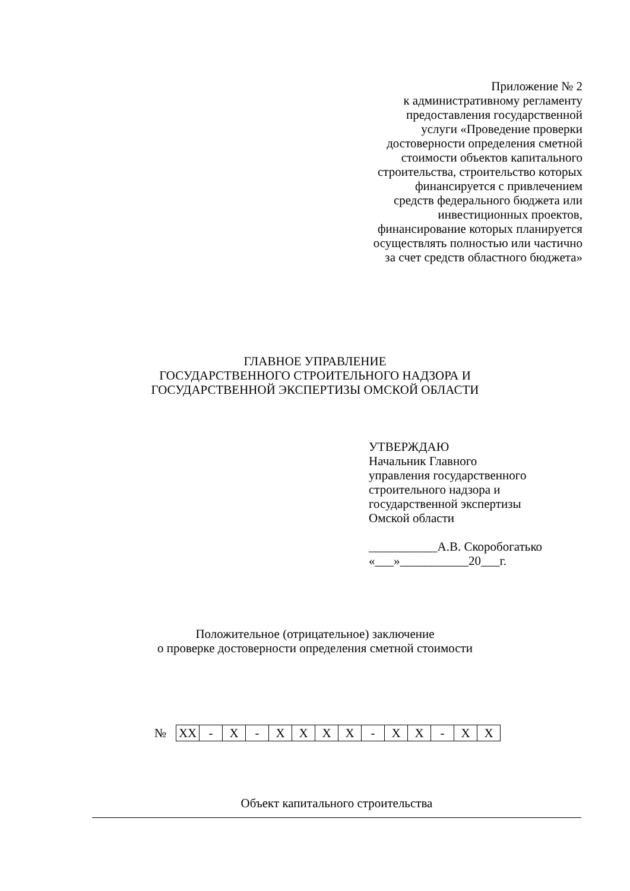Приложение № 2
к административному регламенту
предоставления государственной
услуги «Проведение проверки
достоверности определения сметной
стоимости объектов капитального
строительства, строительство которых
финансируется с привлечением
средств федерального бюджета или
инвестиционных проектов,
финансирование которых планируется
осуществлять полностью или частично
за счет средств областного бюджета»
ГЛАВНОЕ УПРАВЛЕНИЕ
ГОСУДАРСТВЕННОГО СТРОИТЕЛЬНОГО НАДЗОРА И
ГОСУДАРСТВЕННОЙ ЭКСПЕРТИЗЫ ОМСКОЙ ОБЛАСТИ
УТВЕРЖДАЮ
Начальник Главного
управления государственного
строительного надзора и
государственной экспертизы
Омской области
___________А.В. Скоробогатько
«___»___________20___г.
Положительное (отрицательное) заключение
о проверке достоверности определения сметной стоимости
№
| XX | - | X | - | X | X | X | X | - | X | X | - | X | X |
Объект капитального строительства